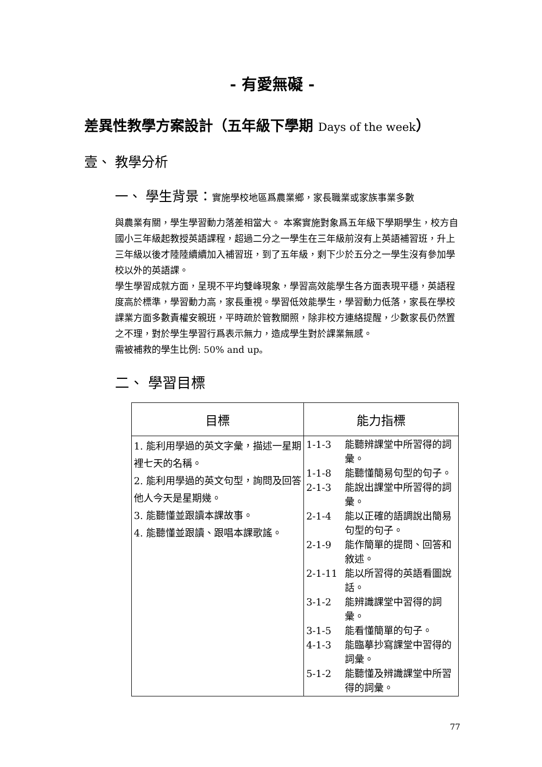- 有愛無礙 -
差異性教學方案設計（五年級下學期 Days of the week）
壹、 教學分析
一、 學生背景：實施學校地區爲農業鄉，家長職業或家族事業多數
與農業有關，學生學習動力落差相當大。 本案實施對象爲五年級下學期學生，校方自國小三年級起教授英語課程，超過二分之一學生在三年級前沒有上英語補習班，升上三年級以後才陸陸續續加入補習班，到了五年級，剩下少於五分之一學生沒有參加學校以外的英語課。
學生學習成就方面，呈現不平均雙峰現象，學習高效能學生各方面表現平穩，英語程度高於標準，學習動力高，家長重視。學習低效能學生，學習動力低落，家長在學校課業方面多數責權安親班，平時疏於管教關照，除非校方連絡提醒，少數家長仍然置之不理，對於學生學習行爲表示無力，造成學生對於課業無感。
需被補救的學生比例: 50% and up。
二、 學習目標
| 目標 | 能力指標 |
| --- | --- |
| 1. 能利用學過的英文字彙，描述一星期裡七天的名稱。 2. 能利用學過的英文句型，詢問及回答他人今天是星期幾。 3. 能聽懂並跟讀本課故事。 4. 能聽懂並跟讀、跟唱本課歌謠。 | 1-1-3 能聽辨課堂中所習得的詞彙。 1-1-8 能聽懂簡易句型的句子。 2-1-3 能說出課堂中所習得的詞彙。 2-1-4 能以正確的語調說出簡易句型的句子。 2-1-9 能作簡單的提問、回答和敘述。 2-1-11 能以所習得的英語看圖說話。 3-1-2 能辨識課堂中習得的詞彙。 3-1-5 能看懂簡單的句子。 4-1-3 能臨摹抄寫課堂中習得的詞彙。 5-1-2 能聽懂及辨識課堂中所習得的詞彙。 |
77